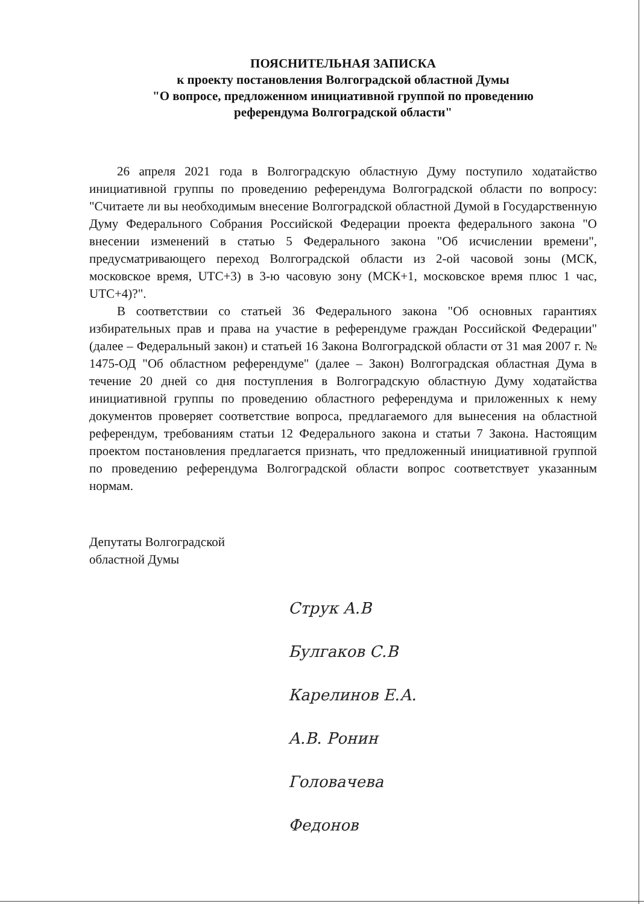ПОЯСНИТЕЛЬНАЯ ЗАПИСКА
к проекту постановления Волгоградской областной Думы
"О вопросе, предложенном инициативной группой по проведению
референдума Волгоградской области"
26 апреля 2021 года в Волгоградскую областную Думу поступило ходатайство инициативной группы по проведению референдума Волгоградской области по вопросу: "Считаете ли вы необходимым внесение Волгоградской областной Думой в Государственную Думу Федерального Собрания Российской Федерации проекта федерального закона "О внесении изменений в статью 5 Федерального закона "Об исчислении времени", предусматривающего переход Волгоградской области из 2-ой часовой зоны (МСК, московское время, UTC+3) в 3-ю часовую зону (МСК+1, московское время плюс 1 час, UTC+4)?".
В соответствии со статьей 36 Федерального закона "Об основных гарантиях избирательных прав и права на участие в референдуме граждан Российской Федерации" (далее – Федеральный закон) и статьей 16 Закона Волгоградской области от 31 мая 2007 г. № 1475-ОД "Об областном референдуме" (далее – Закон) Волгоградская областная Дума в течение 20 дней со дня поступления в Волгоградскую областную Думу ходатайства инициативной группы по проведению областного референдума и приложенных к нему документов проверяет соответствие вопроса, предлагаемого для вынесения на областной референдум, требованиям статьи 12 Федерального закона и статьи 7 Закона. Настоящим проектом постановления предлагается признать, что предложенный инициативной группой по проведению референдума Волгоградской области вопрос соответствует указанным нормам.
Депутаты Волгоградской
областной Думы
Струк А.В
Булгаков С.В
Карелинов Е.А.
А.В. Ронин
Головачева
Федонов